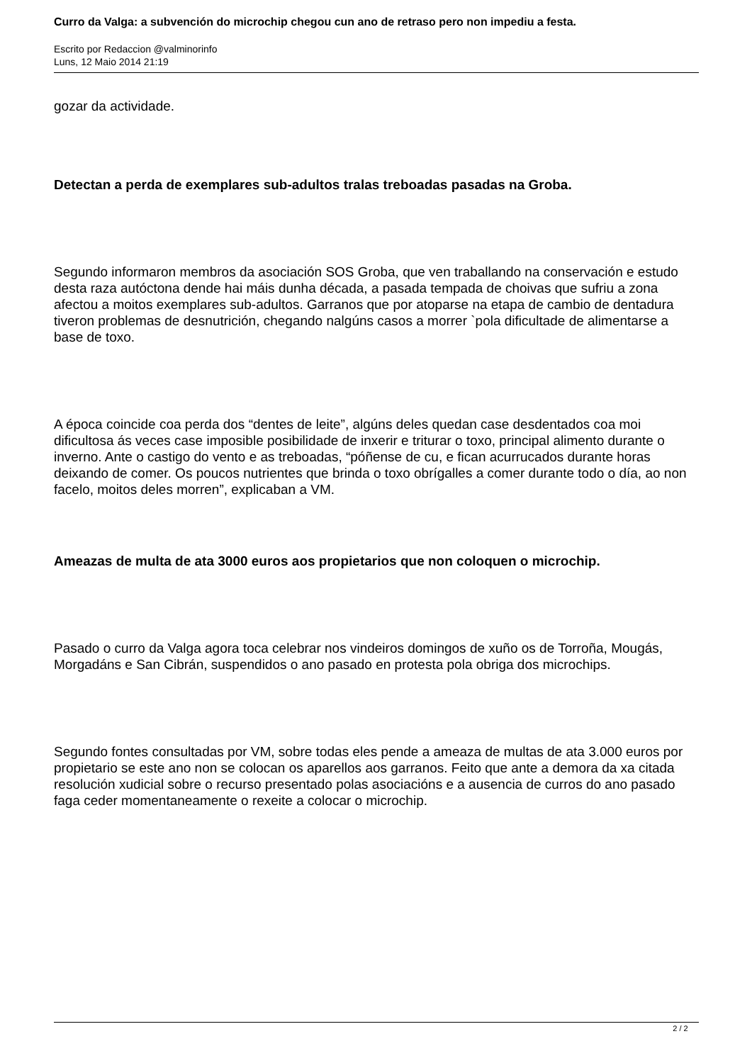Curro da Valga: a subvención do microchip chegou cun ano de retraso pero non impediu a festa.
Escrito por Redaccion @valminorinfo
Luns, 12 Maio 2014 21:19
gozar da actividade.
Detectan a perda de exemplares sub-adultos tralas treboadas pasadas na Groba.
Segundo informaron membros da asociación SOS Groba, que ven traballando na conservación e estudo desta raza autóctona dende hai máis dunha década, a pasada tempada de choivas que sufriu a zona afectou a moitos exemplares sub-adultos. Garranos que por atoparse na etapa de cambio de dentadura tiveron problemas de desnutrición, chegando nalgúns casos a morrer `pola dificultade de alimentarse a base de toxo.
A época coincide coa perda dos “dentes de leite”, algúns deles quedan case desdentados coa moi dificultosa ás veces case imposible posibilidade de inxerir e triturar o toxo, principal alimento durante o inverno. Ante o castigo do vento e as treboadas, “póñense de cu, e fican acurrucados durante horas deixando de comer. Os poucos nutrientes que brinda o toxo obrígalles a comer durante todo o día, ao non facelo, moitos deles morren”, explicaban a VM.
Ameazas de multa de ata 3000 euros aos propietarios que non coloquen o microchip.
Pasado o curro da Valga agora toca celebrar nos vindeiros domingos de xuño os de Torroña, Mougás, Morgadáns e San Cibrán, suspendidos o ano pasado en protesta pola obriga dos microchips.
Segundo fontes consultadas por VM, sobre todas eles pende a ameaza de multas de ata 3.000 euros por propietario se este ano non se colocan os aparellos aos garranos. Feito que ante a demora da xa citada resolución xudicial sobre o recurso presentado polas asociacións e a ausencia de curros do ano pasado faga ceder momentaneamente o rexeite a colocar o microchip.
2 / 2